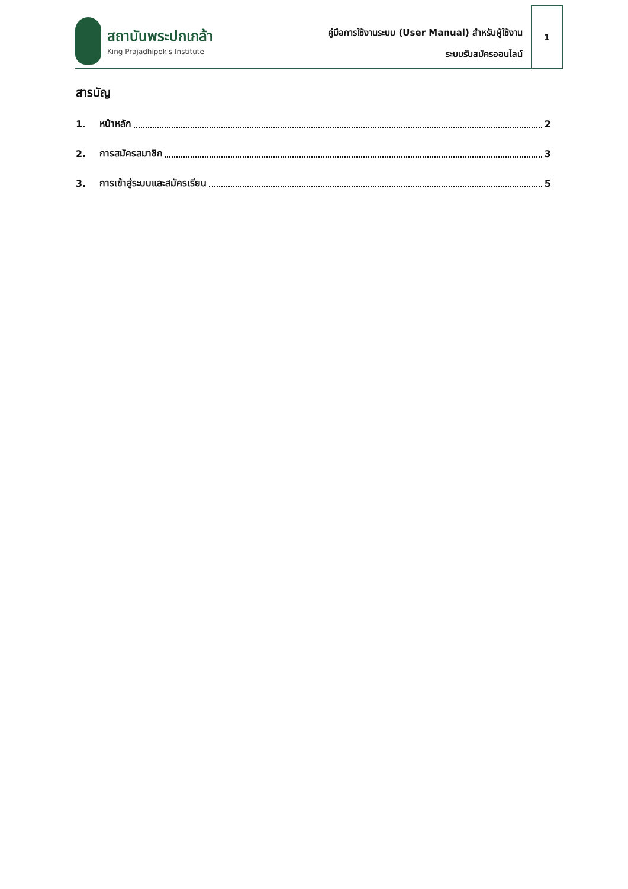สถาบันพระปกเกล้า
King Prajadhipok's Institute
คู่มือการใช้งานระบบ (User Manual) สำหรับผู้ใช้งาน
ระบบรับสมัครออนไลน์
1
สารบัญ
1. หน้าหลัก 2
2. การสมัครสมาชิก 3
3. การเข้าสู่ระบบและสมัครเรียน 5